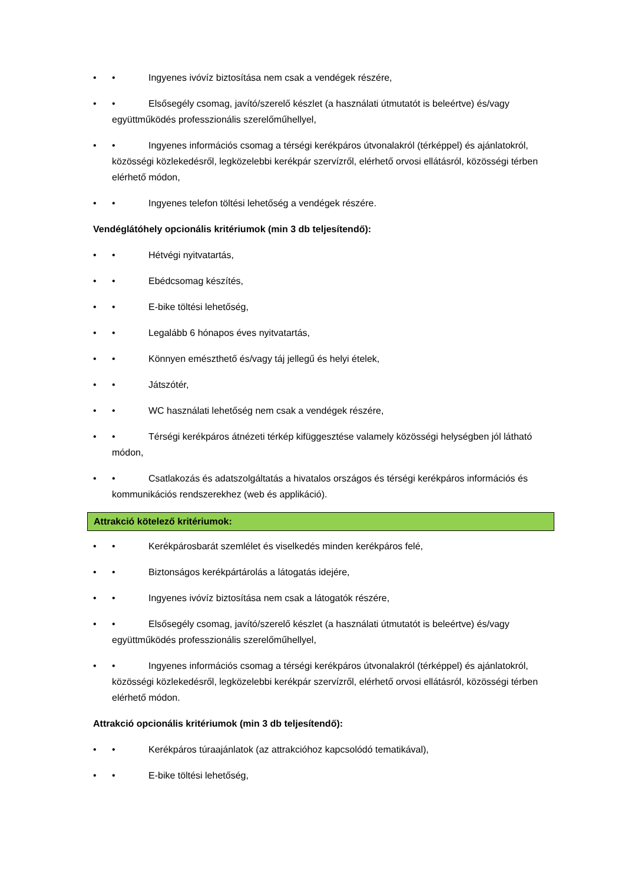• • Ingyenes ivóvíz biztosítása nem csak a vendégek részére,
• • Elsősegély csomag, javító/szerelő készlet (a használati útmutatót is beleértve) és/vagy együttműködés professzionális szerelőműhellyel,
• • Ingyenes információs csomag a térségi kerékpáros útvonalakról (térképpel) és ajánlatokról, közösségi közlekedésről, legközelebbi kerékpár szervízről, elérhető orvosi ellátásról, közösségi térben elérhető módon,
• • Ingyenes telefon töltési lehetőség a vendégek részére.
Vendéglátóhely opcionális kritériumok (min 3 db teljesítendő):
• • Hétvégi nyitvatartás,
• • Ebédcsomag készítés,
• • E-bike töltési lehetőség,
• • Legalább 6 hónapos éves nyitvatartás,
• • Könnyen emészthető és/vagy táj jellegű és helyi ételek,
• • Játszótér,
• • WC használati lehetőség nem csak a vendégek részére,
• • Térségi kerékpáros átnézeti térkép kifüggesztése valamely közösségi helységben jól látható módon,
• • Csatlakozás és adatszolgáltatás a hivatalos országos és térségi kerékpáros információs és kommunikációs rendszerekhez (web és applikáció).
Attrakció kötelező kritériumok:
• • Kerékpárosbarát szemlélet és viselkedés minden kerékpáros felé,
• • Biztonságos kerékpártárolás a látogatás idejére,
• • Ingyenes ivóvíz biztosítása nem csak a látogatók részére,
• • Elsősegély csomag, javító/szerelő készlet (a használati útmutatót is beleértve) és/vagy együttműködés professzionális szerelőműhellyel,
• • Ingyenes információs csomag a térségi kerékpáros útvonalakról (térképpel) és ajánlatokról, közösségi közlekedésről, legközelebbi kerékpár szervízről, elérhető orvosi ellátásról, közösségi térben elérhető módon.
Attrakció opcionális kritériumok (min 3 db teljesítendő):
• • Kerékpáros túraajánlatok (az attrakcióhoz kapcsolódó tematikával),
• • E-bike töltési lehetőség,